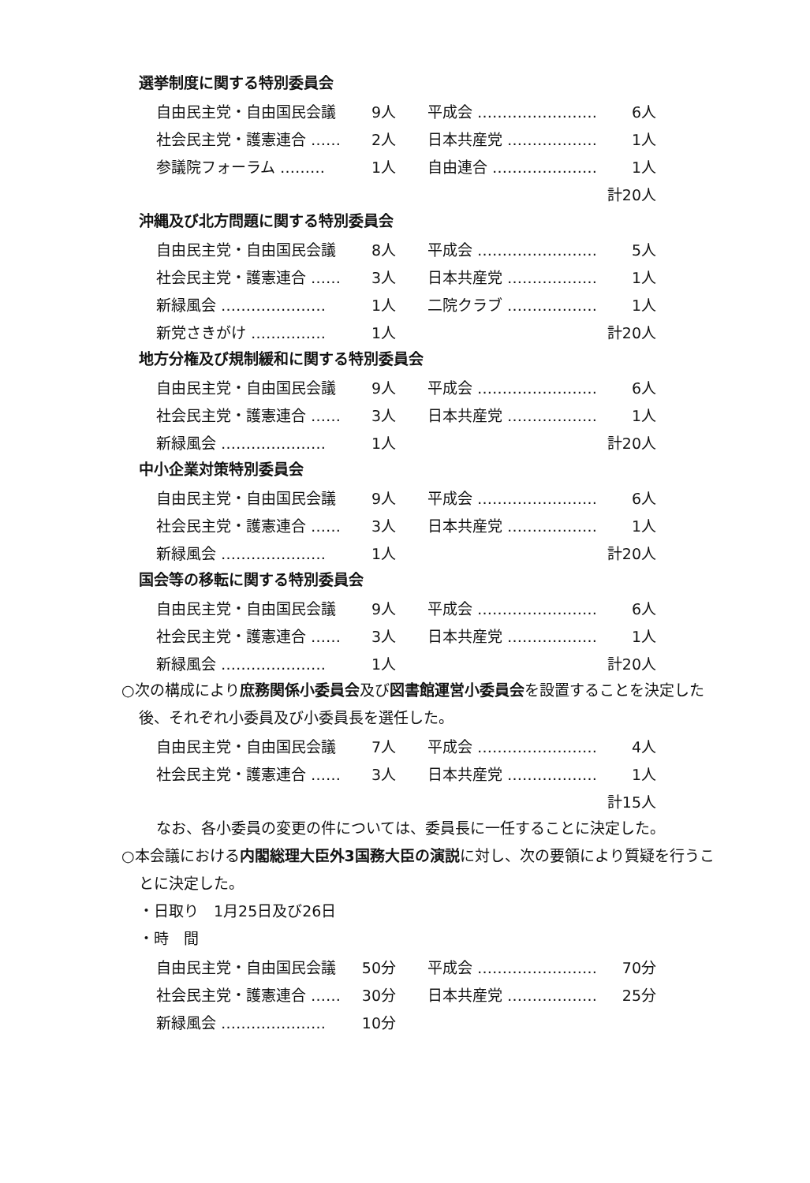選挙制度に関する特別委員会
| 自由民主党・自由国民会議 | 9人 | 平成会 …………………… | 6人 |
| 社会民主党・護憲連合 …… | 2人 | 日本共産党 ……………… | 1人 |
| 参議院フォーラム ……… | 1人 | 自由連合 ………………… | 1人 |
| 計20人 | | | |
沖縄及び北方問題に関する特別委員会
| 自由民主党・自由国民会議 | 8人 | 平成会 …………………… | 5人 |
| 社会民主党・護憲連合 …… | 3人 | 日本共産党 ……………… | 1人 |
| 新緑風会 ………………… | 1人 | 二院クラブ ……………… | 1人 |
| 新党さきがけ …………… | 1人 | 計20人 | |
地方分権及び規制緩和に関する特別委員会
| 自由民主党・自由国民会議 | 9人 | 平成会 …………………… | 6人 |
| 社会民主党・護憲連合 …… | 3人 | 日本共産党 ……………… | 1人 |
| 新緑風会 ………………… | 1人 | 計20人 | |
中小企業対策特別委員会
| 自由民主党・自由国民会議 | 9人 | 平成会 …………………… | 6人 |
| 社会民主党・護憲連合 …… | 3人 | 日本共産党 ……………… | 1人 |
| 新緑風会 ………………… | 1人 | 計20人 | |
国会等の移転に関する特別委員会
| 自由民主党・自由国民会議 | 9人 | 平成会 …………………… | 6人 |
| 社会民主党・護憲連合 …… | 3人 | 日本共産党 ……………… | 1人 |
| 新緑風会 ………………… | 1人 | 計20人 | |
○次の構成により庶務関係小委員会及び図書館運営小委員会を設置することを決定した後、それぞれ小委員及び小委員長を選任した。
| 自由民主党・自由国民会議 | 7人 | 平成会 …………………… | 4人 |
| 社会民主党・護憲連合 …… | 3人 | 日本共産党 ……………… | 1人 |
| 計15人 | | | |
なお、各小委員の変更の件については、委員長に一任することに決定した。
○本会議における内閣総理大臣外3国務大臣の演説に対し、次の要領により質疑を行うことに決定した。
・日取り　1月25日及び26日
・時　間
| 自由民主党・自由国民会議 | 50分 | 平成会 …………………… | 70分 |
| 社会民主党・護憲連合 …… | 30分 | 日本共産党 ……………… | 25分 |
| 新緑風会 ………………… | 10分 | | |